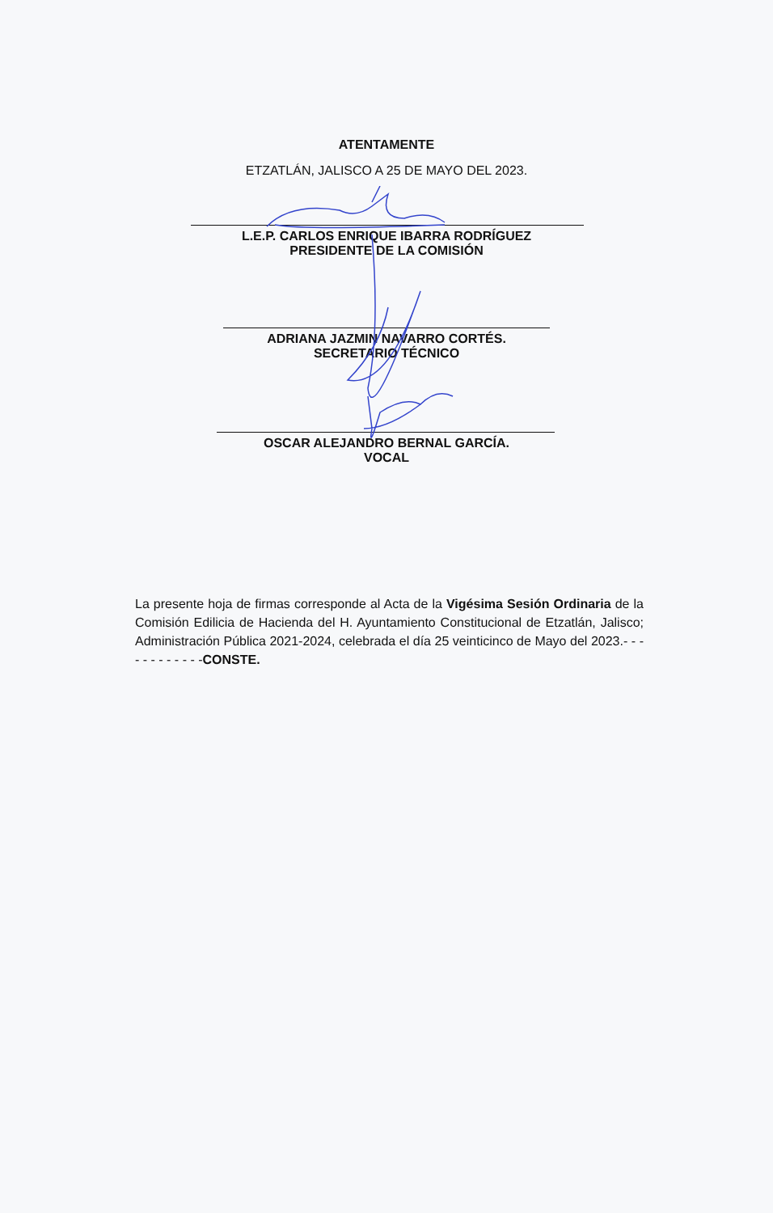ATENTAMENTE
ETZATLÁN, JALISCO A 25 DE MAYO DEL 2023.
L.E.P. CARLOS ENRIQUE IBARRA RODRÍGUEZ
PRESIDENTE DE LA COMISIÓN
ADRIANA JAZMIN NAVARRO CORTÉS.
SECRETARIO TÉCNICO
OSCAR ALEJANDRO BERNAL GARCÍA.
VOCAL
La presente hoja de firmas corresponde al Acta de la Vigésima Sesión Ordinaria de la Comisión Edilicia de Hacienda del H. Ayuntamiento Constitucional de Etzatlán, Jalisco; Administración Pública 2021-2024, celebrada el día 25 veinticinco de Mayo del 2023.- - - - - - - - - - - -CONSTE.